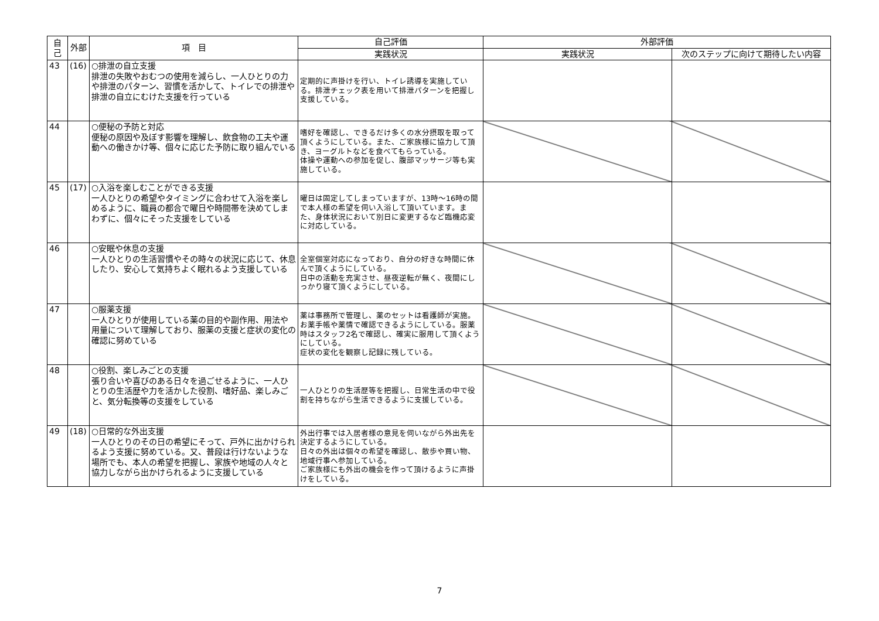| 自己 | 外部 | 項 目 | 自己評価 | 外部評価 | |
| --- | --- | --- | --- | --- | --- |
| | | | 実践状況 | 実践状況 | 次のステップに向けて期待したい内容 |
| 43 | (16) | ○排泄の自立支援 排泄の失敗やおむつの使用を減らし、一人ひとりの力や排泄のパターン、習慣を活かして、トイレでの排泄や排泄の自立にむけた支援を行っている | 定期的に声掛けを行い、トイレ誘導を実施している。排泄チェック表を用いて排泄パターンを把握し支援している。 | | |
| 44 | | ○便秘の予防と対応 便秘の原因や及ぼす影響を理解し、飲食物の工夫や運動への働きかけ等、個々に応じた予防に取り組んでいる | 嗜好を確認し、できるだけ多くの水分摂取を取って頂くようにしている。また、ご家族様に協力して頂き、ヨーグルトなどを食べてもらっている。 体操や運動への参加を促し、腹部マッサージ等も実施している。 | | |
| 45 | (17) | ○入浴を楽しむことができる支援 一人ひとりの希望やタイミングに合わせて入浴を楽しめるように、職員の都合で曜日や時間帯を決めてしまわずに、個々にそった支援をしている | 曜日は固定してしまっていますが、13時～16時の間で本人様の希望を伺い入浴して頂いています。また、身体状況において別日に変更するなど臨機応変に対応している。 | | |
| 46 | | ○安眠や休息の支援 一人ひとりの生活習慣やその時々の状況に応じて、休息したり、安心して気持ちよく眠れるよう支援している | 全室個室対応になっており、自分の好きな時間に休んで頂くようにしている。 日中の活動を充実させ、昼夜逆転が無く、夜間にしっかり寝て頂くようにしている。 | | |
| 47 | | ○服薬支援 一人ひとりが使用している薬の目的や副作用、用法や用量について理解しており、服薬の支援と症状の変化の確認に努めている | 薬は事務所で管理し、薬のセットは看護師が実施。お薬手帳や薬情で確認できるようにしている。服薬時はスタッフ2名で確認し、確実に服用して頂くようにしている。 症状の変化を観察し記録に残している。 | | |
| 48 | | ○役割、楽しみごとの支援 張り合いや喜びのある日々を過ごせるように、一人ひとりの生活歴や力を活かした役割、嗜好品、楽しみごと、気分転換等の支援をしている | 一人ひとりの生活歴等を把握し、日常生活の中で役割を持ちながら生活できるように支援している。 | | |
| 49 | (18) | ○日常的な外出支援 一人ひとりのその日の希望にそって、戸外に出かけられるよう支援に努めている。又、普段は行けないような場所でも、本人の希望を把握し、家族や地域の人々と協力しながら出かけられるように支援している | 外出行事では入居者様の意見を伺いながら外出先を決定するようにしている。 日々の外出は個々の希望を確認し、散歩や買い物、地域行事へ参加している。 ご家族様にも外出の機会を作って頂けるように声掛けをしている。 | | |
7